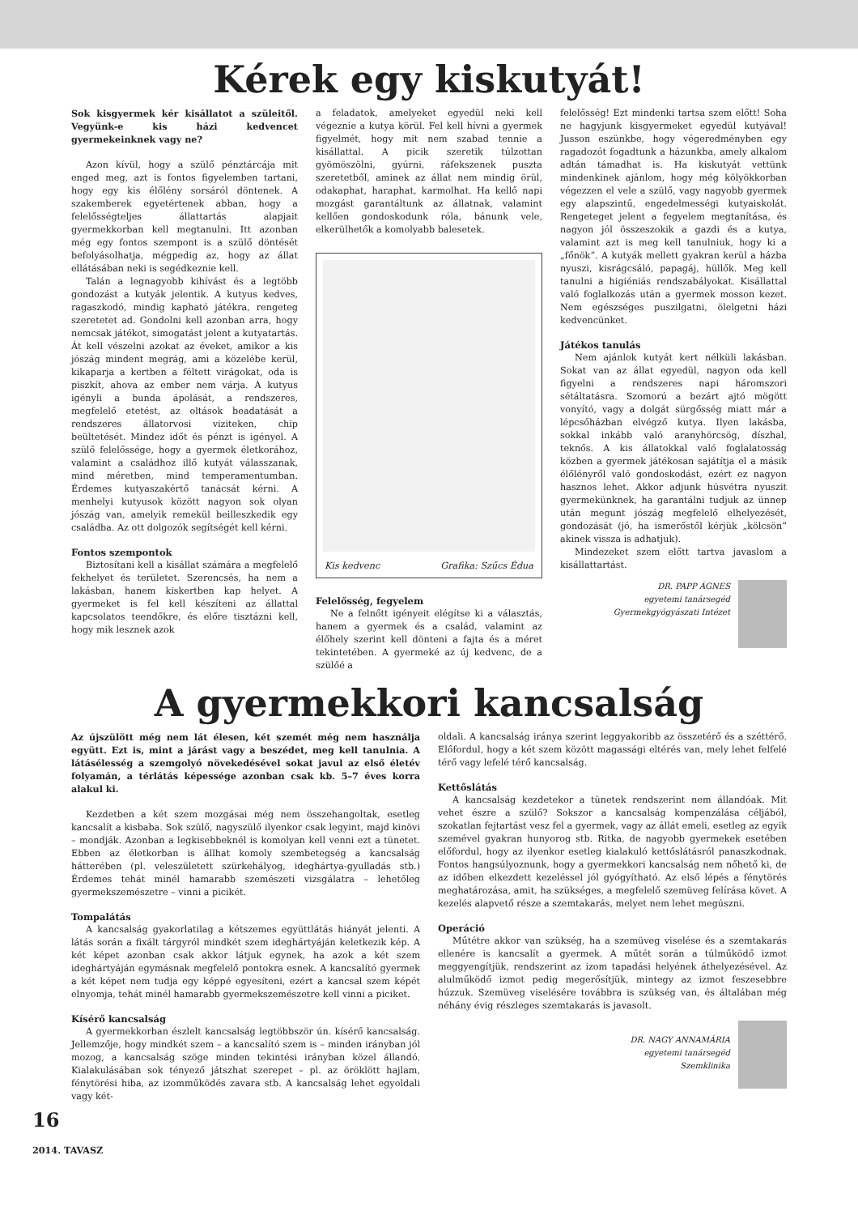Kérek egy kiskutyát!
Sok kisgyermek kér kisállatot a szüleitől. Vegyünk-e kis házi kedvencet gyermekeinknek vagy ne?
Azon kívül, hogy a szülő pénztárcája mit enged meg, azt is fontos figyelemben tartani, hogy egy kis élőlény sorsáról döntenek. A szakemberek egyetértenek abban, hogy a felelősségteljes állattartás alapjait gyermekkorban kell megtanulni. Itt azonban még egy fontos szempont is a szülő döntését befolyásolhatja, mégpedig az, hogy az állat ellátásában neki is segédkeznie kell.
Talán a legnagyobb kihívást és a legtöbb gondozást a kutyák jelentik. A kutyus kedves, ragaszkodó, mindig kapható játékra, rengeteg szeretetet ad. Gondolni kell azonban arra, hogy nemcsak játékot, simogatást jelent a kutyatartás. Át kell vészelni azokat az éveket, amikor a kis jószág mindent megrág, ami a közelébe kerül, kikaparja a kertben a féltett virágokat, oda is piszkít, ahova az ember nem várja. A kutyus igényli a bunda ápolását, a rendszeres, megfelelő etetést, az oltások beadatását a rendszeres állatorvosi viziteken, chip beültetését. Mindez időt és pénzt is igényel. A szülő felelőssége, hogy a gyermek életkorához, valamint a családhoz illő kutyát válasszanak, mind méretben, mind temperamentumban. Érdemes kutyaszakértő tanácsát kérni. A menhelyi kutyusok között nagyon sok olyan jószág van, amelyik remekül beilleszkedik egy családba. Az ott dolgozók segítségét kell kérni.
Fontos szempontok
Biztosítani kell a kisállat számára a megfelelő fekhelyet és területet. Szerencsés, ha nem a lakásban, hanem kiskertben kap helyet. A gyermeket is fel kell készíteni az állattal kapcsolatos teendőkre, és előre tisztázni kell, hogy mik lesznek azok
a feladatok, amelyeket egyedül neki kell végeznie a kutya körül. Fel kell hívni a gyermek figyelmét, hogy mit nem szabad tennie a kisállattal. A picik szeretik túlzottan gyömöszölni, gyúrni, ráfekszenek puszta szeretetből, aminek az állat nem mindig örül, odakaphat, haraphat, karmolhat. Ha kellő napi mozgást garantáltunk az állatnak, valamint kellően gondoskodunk róla, bánunk vele, elkerülhetők a komolyabb balesetek.
Kis kedvenc Grafika: Szűcs Édua
Felelősség, fegyelem
Ne a felnőtt igényeit elégítse ki a választás, hanem a gyermek és a család, valamint az élőhely szerint kell dönteni a fajta és a méret tekintetében. A gyermeké az új kedvenc, de a szülőé a
felelősség! Ezt mindenki tartsa szem előtt! Soha ne hagyjunk kisgyermeket egyedül kutyával! Jusson eszünkbe, hogy végeredményben egy ragadozót fogadtunk a házunkba, amely alkalom adtán támadhat is. Ha kiskutyát vettünk mindenkinek ajánlom, hogy még kölyökkorban végezzen el vele a szülő, vagy nagyobb gyermek egy alapszintű, engedelmességi kutyaiskolát. Rengeteget jelent a fegyelem megtanítása, és nagyon jól összeszokik a gazdi és a kutya, valamint azt is meg kell tanulniuk, hogy ki a „főnök”. A kutyák mellett gyakran kerül a házba nyuszi, kisrágcsáló, papagáj, hüllők. Meg kell tanulni a higiéniás rendszabályokat. Kisállattal való foglalkozás után a gyermek mosson kezet. Nem egészséges puszilgatni, ölelgetni házi kedvencünket.
Játékos tanulás
Nem ajánlok kutyát kert nélküli lakásban. Sokat van az állat egyedül, nagyon oda kell figyelni a rendszeres napi háromszori sétáltatásra. Szomorú a bezárt ajtó mögött vonyító, vagy a dolgát sürgősség miatt már a lépcsőházban elvégző kutya. Ilyen lakásba, sokkal inkább való aranyhörcsög, díszhal, teknős. A kis állatokkal való foglalatosság közben a gyermek játékosan sajátítja el a másik élőlényről való gondoskodást, ezért ez nagyon hasznos lehet. Akkor adjunk húsvétra nyuszit gyermekünknek, ha garantálni tudjuk az ünnep után megunt jószág megfelelő elhelyezését, gondozását (jó, ha ismerőstől kérjük „kölcsön” akinek vissza is adhatjuk).
Mindezeket szem előtt tartva javaslom a kisállattartást.
DR. PAPP ÁGNES
egyetemi tanársegéd
Gyermekgyógyászati Intézet
A gyermekkori kancsalság
Az újszülött még nem lát élesen, két szemét még nem használja együtt. Ezt is, mint a járást vagy a beszédet, meg kell tanulnia. A látásélesség a szemgolyó növekedésével sokat javul az első életév folyamán, a térlátás képessége azonban csak kb. 5–7 éves korra alakul ki.
Kezdetben a két szem mozgásai még nem összehangoltak, esetleg kancsalít a kisbaba. Sok szülő, nagyszülő ilyenkor csak legyint, majd kinövi – mondják. Azonban a legkisebbeknél is komolyan kell venni ezt a tünetet. Ebben az életkorban is állhat komoly szembetegség a kancsalság hátterében (pl. veleszületett szürkehályog, ideghártya-gyulladás stb.) Érdemes tehát minél hamarabb szemészeti vizsgálatra – lehetőleg gyermekszemészetre – vinni a picikét.
Tompalátás
A kancsalság gyakorlatilag a kétszemes együttlátás hiányát jelenti. A látás során a fixált tárgyról mindkét szem ideghártyáján keletkezik kép. A két képet azonban csak akkor látjuk egynek, ha azok a két szem ideghártyáján egymásnak megfelelő pontokra esnek. A kancsalító gyermek a két képet nem tudja egy képpé egyesíteni, ezért a kancsal szem képét elnyomja, tehát minél hamarabb gyermekszemészetre kell vinni a piciket.
Kísérő kancsalság
A gyermekkorban észlelt kancsalság legtöbbször ún. kísérő kancsalság. Jellemzője, hogy mindkét szem – a kancsalító szem is – minden irányban jól mozog, a kancsalság szöge minden tekintési irányban közel állandó. Kialakulásában sok tényező játszhat szerepet – pl. az öröklött hajlam, fénytörési hiba, az izomműködés zavara stb. A kancsalság lehet egyoldali vagy két-
oldali. A kancsalság iránya szerint leggyakoribb az összetérő és a széttérő. Előfordul, hogy a két szem között magassági eltérés van, mely lehet felfelé térő vagy lefelé térő kancsalság.
Kettőslátás
A kancsalság kezdetekor a tünetek rendszerint nem állandóak. Mit vehet észre a szülő? Sokszor a kancsalság kompenzálása céljából, szokatlan fejtartást vesz fel a gyermek, vagy az állát emeli, esetleg az egyik szemével gyakran hunyorog stb. Ritka, de nagyobb gyermekek esetében előfordul, hogy az ilyenkor esetleg kialakuló kettőslátásról panaszkodnak. Fontos hangsúlyoznunk, hogy a gyermekkori kancsalság nem nőhető ki, de az időben elkezdett kezeléssel jól gyógyítható. Az első lépés a fénytörés meghatározása, amit, ha szükséges, a megfelelő szemüveg felírása követ. A kezelés alapvető része a szemtakarás, melyet nem lehet megúszni.
Operáció
Műtétre akkor van szükség, ha a szemüveg viselése és a szemtakarás ellenére is kancsalít a gyermek. A műtét során a túlműködő izmot meggyengítjük, rendszerint az izom tapadási helyének áthelyezésével. Az alulműködő izmot pedig megerősítjük, mintegy az izmot feszesebbre húzzuk. Szemüveg viselésére továbbra is szükség van, és általában még néhány évig részleges szemtakarás is javasolt.
DR. NAGY ANNAMÁRIA
egyetemi tanársegéd
Szemklinika
16
2014. TAVASZ